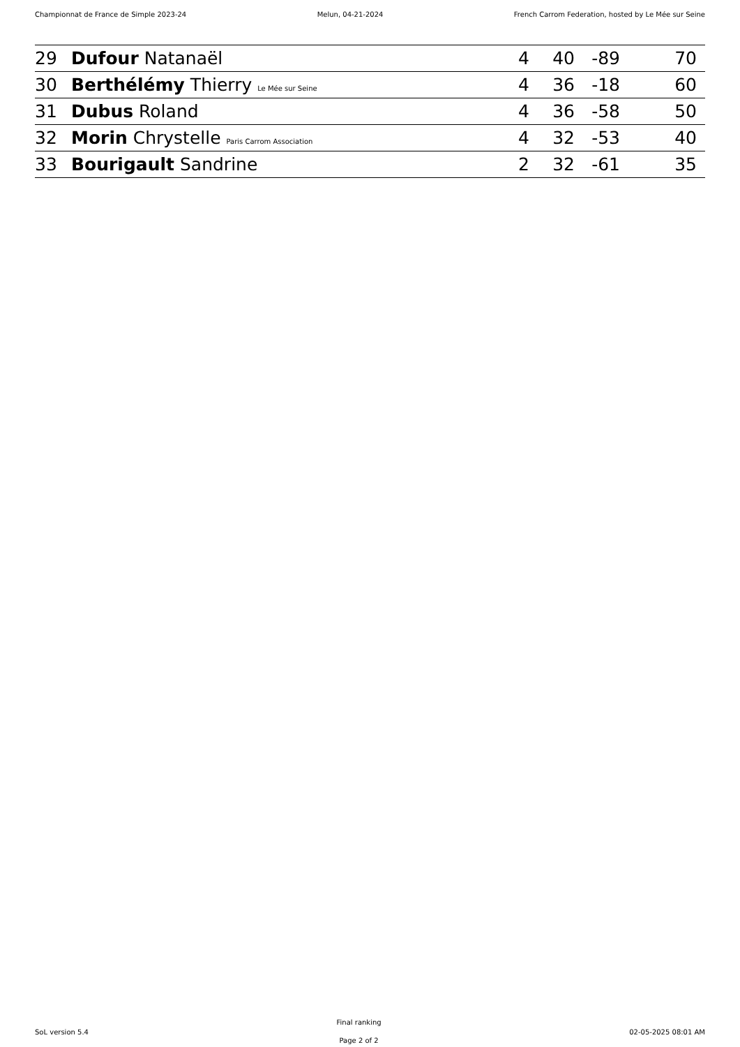Championnat de France de Simple 2023-24 Melun, 04-21-2024 French Carrom Federation, hosted by Le Mée sur Seine
| 29 | Dufour Natanaël | 4 | 40 | -89 | 70 |
| 30 | Berthélémy Thierry Le Mée sur Seine | 4 | 36 | -18 | 60 |
| 31 | Dubus Roland | 4 | 36 | -58 | 50 |
| 32 | Morin Chrystelle Paris Carrom Association | 4 | 32 | -53 | 40 |
| 33 | Bourigault Sandrine | 2 | 32 | -61 | 35 |
SoL version 5.4
Final ranking
Page 2 of 2
02-05-2025 08:01 AM